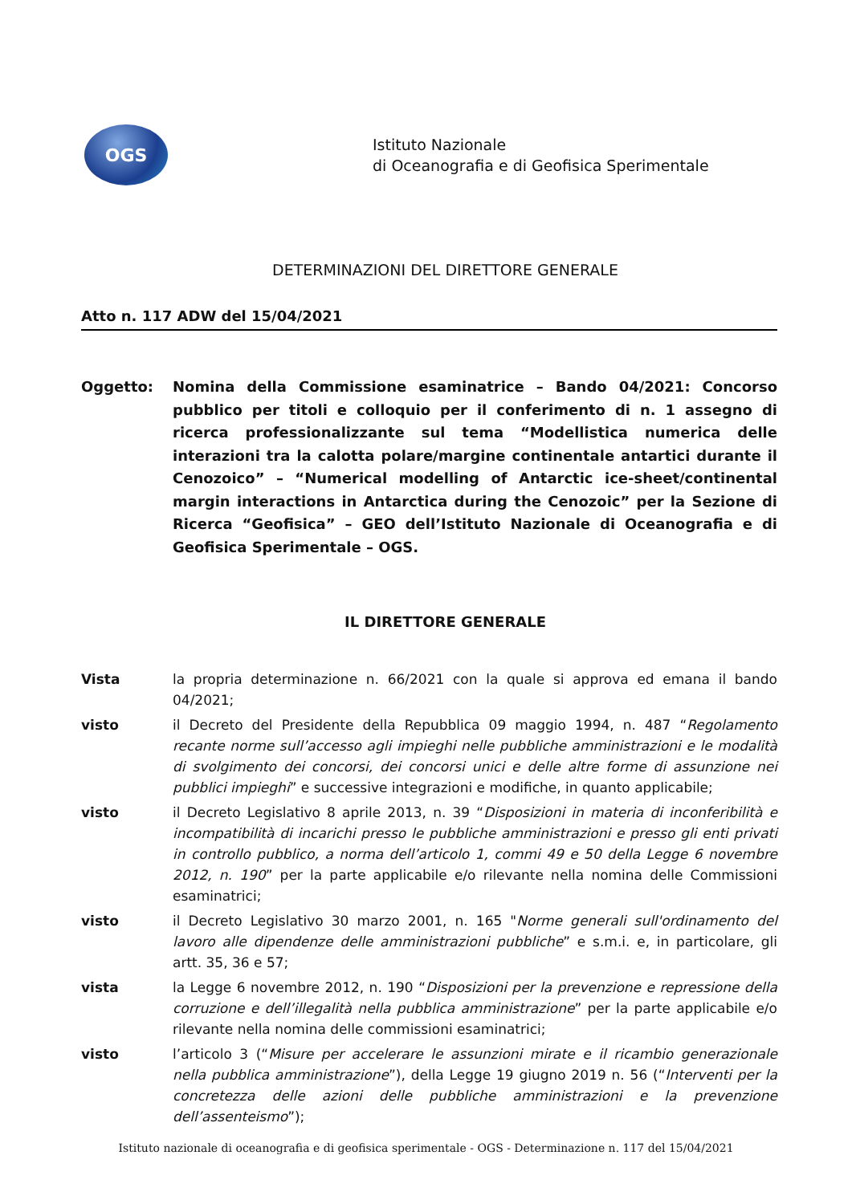OGS
Istituto Nazionale
di Oceanografia e di Geofisica Sperimentale
DETERMINAZIONI DEL DIRETTORE GENERALE
Atto n. 117 ADW del 15/04/2021
Oggetto: Nomina della Commissione esaminatrice – Bando 04/2021: Concorso pubblico per titoli e colloquio per il conferimento di n. 1 assegno di ricerca professionalizzante sul tema “Modellistica numerica delle interazioni tra la calotta polare/margine continentale antartici durante il Cenozoico” – “Numerical modelling of Antarctic ice-sheet/continental margin interactions in Antarctica during the Cenozoic” per la Sezione di Ricerca “Geofisica” – GEO dell’Istituto Nazionale di Oceanografia e di Geofisica Sperimentale – OGS.
IL DIRETTORE GENERALE
Vista la propria determinazione n. 66/2021 con la quale si approva ed emana il bando 04/2021;
visto il Decreto del Presidente della Repubblica 09 maggio 1994, n. 487 “Regolamento recante norme sull’accesso agli impieghi nelle pubbliche amministrazioni e le modalità di svolgimento dei concorsi, dei concorsi unici e delle altre forme di assunzione nei pubblici impieghi” e successive integrazioni e modifiche, in quanto applicabile;
visto il Decreto Legislativo 8 aprile 2013, n. 39 “Disposizioni in materia di inconferibilità e incompatibilità di incarichi presso le pubbliche amministrazioni e presso gli enti privati in controllo pubblico, a norma dell’articolo 1, commi 49 e 50 della Legge 6 novembre 2012, n. 190” per la parte applicabile e/o rilevante nella nomina delle Commissioni esaminatrici;
visto il Decreto Legislativo 30 marzo 2001, n. 165 "Norme generali sull'ordinamento del lavoro alle dipendenze delle amministrazioni pubbliche” e s.m.i. e, in particolare, gli artt. 35, 36 e 57;
vista la Legge 6 novembre 2012, n. 190 “Disposizioni per la prevenzione e repressione della corruzione e dell’illegalità nella pubblica amministrazione” per la parte applicabile e/o rilevante nella nomina delle commissioni esaminatrici;
visto l’articolo 3 (“Misure per accelerare le assunzioni mirate e il ricambio generazionale nella pubblica amministrazione”), della Legge 19 giugno 2019 n. 56 (“Interventi per la concretezza delle azioni delle pubbliche amministrazioni e la prevenzione dell’assenteismo”);
Istituto nazionale di oceanografia e di geofisica sperimentale - OGS - Determinazione n. 117 del 15/04/2021